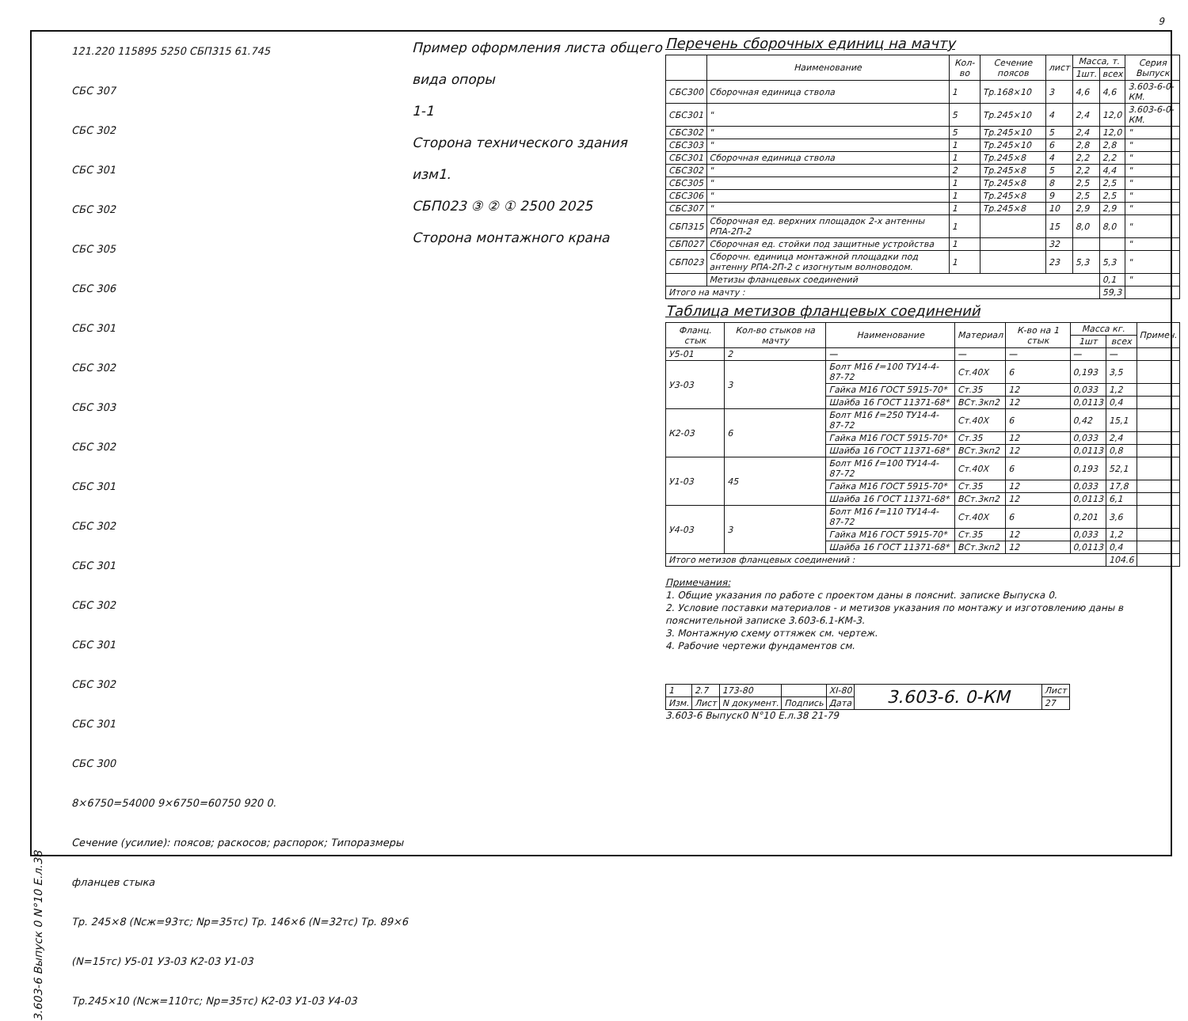3.603-6 Выпуск 0 N°10 Е.л.38
121.220 115895 5250 СБП315 61.745
СБС 307
СБС 302
СБС 301
СБС 302
СБС 305
СБС 306
СБС 301
СБС 302
СБС 303
СБС 302
СБС 301
СБС 302
СБС 301
СБС 302
СБС 301
СБС 302
СБС 301
СБС 300
8×6750=54000 9×6750=60750 920 0.
Сечение (усилие): поясов; раскосов; распорок; Типоразмеры фланцев стыка
Тр. 245×8 (Nсж=93тс; Nр=35тс) Тр. 146×6 (N=32тс) Тр. 89×6 (N=15тс) У5-01 У3-03 К2-03 У1-03
Тр.245×10 (Nсж=110тс; Nр=35тс) К2-03 У1-03 У4-03
Пример оформления листа общего вида опоры
1-1
Сторона технического здания изм1.
СБП023 ③ ② ① 2500 2025
Сторона монтажного крана
Перечень сборочных единиц на мачту
| | Наименование | Кол-во | Сечение поясов | лист | Масса, т. | | Серия Выпуск |
| --- | --- | --- | --- | --- | --- | --- | --- |
| | | | | | 1шт. | всех | |
| СБС300 | Сборочная единица ствола | 1 | Тр.168×10 | 3 | 4,6 | 4,6 | 3.603-6-0-КМ. |
| СБС301 | " | 5 | Тр.245×10 | 4 | 2,4 | 12,0 | 3.603-6-0-КМ. |
| СБС302 | " | 5 | Тр.245×10 | 5 | 2,4 | 12,0 | " |
| СБС303 | " | 1 | Тр.245×10 | 6 | 2,8 | 2,8 | " |
| СБС301 | Сборочная единица ствола | 1 | Тр.245×8 | 4 | 2,2 | 2,2 | " |
| СБС302 | " | 2 | Тр.245×8 | 5 | 2,2 | 4,4 | " |
| СБС305 | " | 1 | Тр.245×8 | 8 | 2,5 | 2,5 | " |
| СБС306 | " | 1 | Тр.245×8 | 9 | 2,5 | 2,5 | " |
| СБС307 | " | 1 | Тр.245×8 | 10 | 2,9 | 2,9 | " |
| СБП315 | Сборочная ед. верхних площадок 2-х антенны РПА-2П-2 | 1 | | 15 | 8,0 | 8,0 | " |
| СБП027 | Сборочная ед. стойки под защитные устройства | 1 | | 32 | | | " |
| СБП023 | Сборочн. единица монтажной площадки под антенну РПА-2П-2 с изогнутым волноводом. | 1 | | 23 | 5,3 | 5,3 | " |
| | Метизы фланцевых соединений | | | | | 0,1 | " |
| Итого на мачту : | | | | | | 59,3 | |
Таблица метизов фланцевых соединений
| Фланц. стык | Кол-во стыков на мачту | Наименование | Материал | К-во на 1 стык | Масса кг. | | Примеч. |
| --- | --- | --- | --- | --- | --- | --- | --- |
| | | | | | 1шт | всех | |
| У5-01 | 2 | — | — | — | — | — | |
| У3-03 | 3 | Болт М16 ℓ=100 ТУ14-4-87-72 | Ст.40Х | 6 | 0,193 | 3,5 | |
| | | Гайка М16 ГОСТ 5915-70* | Ст.35 | 12 | 0,033 | 1,2 | |
| | | Шайба 16 ГОСТ 11371-68* | ВСт.3кп2 | 12 | 0,0113 | 0,4 | |
| К2-03 | 6 | Болт М16 ℓ=250 ТУ14-4-87-72 | Ст.40Х | 6 | 0,42 | 15,1 | |
| | | Гайка М16 ГОСТ 5915-70* | Ст.35 | 12 | 0,033 | 2,4 | |
| | | Шайба 16 ГОСТ 11371-68* | ВСт.3кп2 | 12 | 0,0113 | 0,8 | |
| У1-03 | 45 | Болт М16 ℓ=100 ТУ14-4-87-72 | Ст.40Х | 6 | 0,193 | 52,1 | |
| | | Гайка М16 ГОСТ 5915-70* | Ст.35 | 12 | 0,033 | 17,8 | |
| | | Шайба 16 ГОСТ 11371-68* | ВСт.3кп2 | 12 | 0,0113 | 6,1 | |
| У4-03 | 3 | Болт М16 ℓ=110 ТУ14-4-87-72 | Ст.40Х | 6 | 0,201 | 3,6 | |
| | | Гайка М16 ГОСТ 5915-70* | Ст.35 | 12 | 0,033 | 1,2 | |
| | | Шайба 16 ГОСТ 11371-68* | ВСт.3кп2 | 12 | 0,0113 | 0,4 | |
| Итого метизов фланцевых соединений : | | | | | | 104.6 | |
Примечания:
1. Общие указания по работе с проектом даны в поясниt. записке Выпуска 0.
2. Условие поставки материалов - и метизов указания по монтажу и изготовлению даны в пояснительной записке 3.603-6.1-КМ-3.
3. Монтажную схему оттяжек см. чертеж.
4. Рабочие чертежи фундаментов см.
| 1 | 2.7 | 173-80 | | XI-80 | 3.603-6. 0-КМ | Лист |
| Изм. | Лист | N документ. | Подпись | Дата | | 27 |
3.603-6 Выпуск0 N°10 Е.л.38 21-79
9